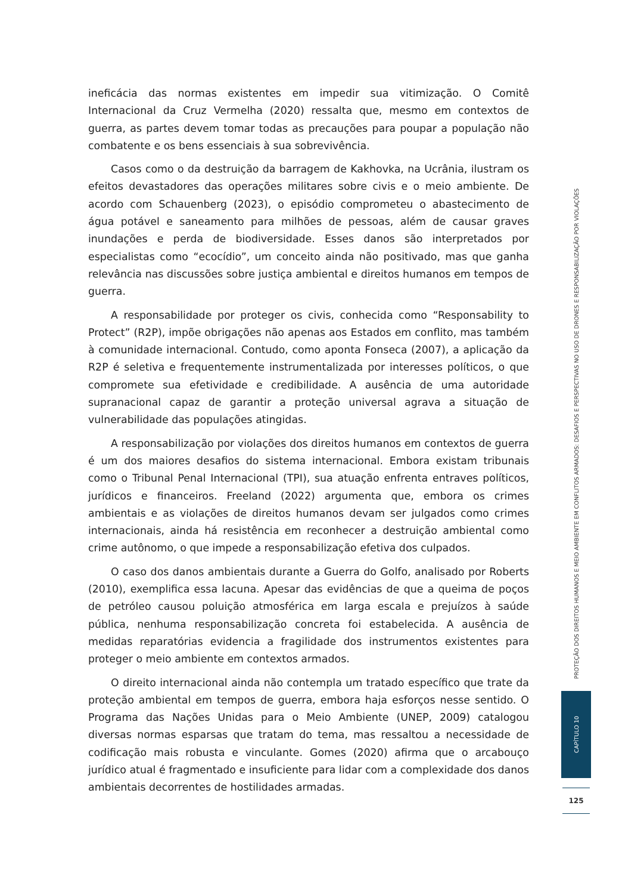ineficácia das normas existentes em impedir sua vitimização. O Comitê Internacional da Cruz Vermelha (2020) ressalta que, mesmo em contextos de guerra, as partes devem tomar todas as precauções para poupar a população não combatente e os bens essenciais à sua sobrevivência.
Casos como o da destruição da barragem de Kakhovka, na Ucrânia, ilustram os efeitos devastadores das operações militares sobre civis e o meio ambiente. De acordo com Schauenberg (2023), o episódio comprometeu o abastecimento de água potável e saneamento para milhões de pessoas, além de causar graves inundações e perda de biodiversidade. Esses danos são interpretados por especialistas como “ecocídio”, um conceito ainda não positivado, mas que ganha relevância nas discussões sobre justiça ambiental e direitos humanos em tempos de guerra.
A responsabilidade por proteger os civis, conhecida como “Responsability to Protect” (R2P), impõe obrigações não apenas aos Estados em conflito, mas também à comunidade internacional. Contudo, como aponta Fonseca (2007), a aplicação da R2P é seletiva e frequentemente instrumentalizada por interesses políticos, o que compromete sua efetividade e credibilidade. A ausência de uma autoridade supranacional capaz de garantir a proteção universal agrava a situação de vulnerabilidade das populações atingidas.
A responsabilização por violações dos direitos humanos em contextos de guerra é um dos maiores desafios do sistema internacional. Embora existam tribunais como o Tribunal Penal Internacional (TPI), sua atuação enfrenta entraves políticos, jurídicos e financeiros. Freeland (2022) argumenta que, embora os crimes ambientais e as violações de direitos humanos devam ser julgados como crimes internacionais, ainda há resistência em reconhecer a destruição ambiental como crime autônomo, o que impede a responsabilização efetiva dos culpados.
O caso dos danos ambientais durante a Guerra do Golfo, analisado por Roberts (2010), exemplifica essa lacuna. Apesar das evidências de que a queima de poços de petróleo causou poluição atmosférica em larga escala e prejuízos à saúde pública, nenhuma responsabilização concreta foi estabelecida. A ausência de medidas reparatórias evidencia a fragilidade dos instrumentos existentes para proteger o meio ambiente em contextos armados.
O direito internacional ainda não contempla um tratado específico que trate da proteção ambiental em tempos de guerra, embora haja esforços nesse sentido. O Programa das Nações Unidas para o Meio Ambiente (UNEP, 2009) catalogou diversas normas esparsas que tratam do tema, mas ressaltou a necessidade de codificação mais robusta e vinculante. Gomes (2020) afirma que o arcabouço jurídico atual é fragmentado e insuficiente para lidar com a complexidade dos danos ambientais decorrentes de hostilidades armadas.
PROTEÇÃO DOS DIREITOS HUMANOS E MEIO AMBIENTE EM CONFLITOS ARMADOS: DESAFIOS E PERSPECTIVAS NO USO DE DRONES E RESPONSABILIZAÇÃO POR VIOLAÇÕES
CAPÍTULO 10
125